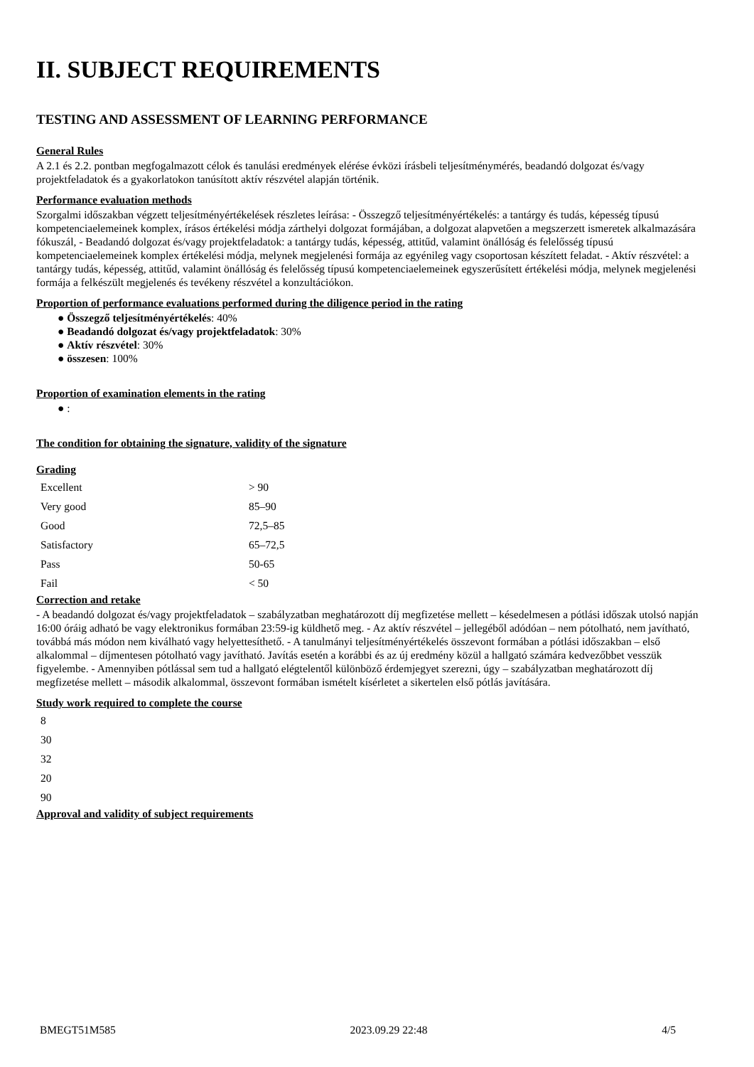II. SUBJECT REQUIREMENTS
TESTING AND ASSESSMENT OF LEARNING PERFORMANCE
General Rules
A 2.1 és 2.2. pontban megfogalmazott célok és tanulási eredmények elérése évközi írásbeli teljesítménymérés, beadandó dolgozat és/vagy projektfeladatok és a gyakorlatokon tanúsított aktív részvétel alapján történik.
Performance evaluation methods
Szorgalmi időszakban végzett teljesítményértékelések részletes leírása: - Összegző teljesítményértékelés: a tantárgy és tudás, képesség típusú kompetenciaelemeinek komplex, írásos értékelési módja zárthelyi dolgozat formájában, a dolgozat alapvetően a megszerzett ismeretek alkalmazására fókuszál, - Beadandó dolgozat és/vagy projektfeladatok: a tantárgy tudás, képesség, attitűd, valamint önállóság és felelősség típusú kompetenciaelemeinek komplex értékelési módja, melynek megjelenési formája az egyénileg vagy csoportosan készített feladat. - Aktív részvétel: a tantárgy tudás, képesség, attitűd, valamint önállóság és felelősség típusú kompetenciaelemeinek egyszerűsített értékelési módja, melynek megjelenési formája a felkészült megjelenés és tevékeny részvétel a konzultációkon.
Proportion of performance evaluations performed during the diligence period in the rating
● Összegző teljesítményértékelés: 40%
● Beadandó dolgozat és/vagy projektfeladatok: 30%
● Aktív részvétel: 30%
● összesen: 100%
Proportion of examination elements in the rating
● :
The condition for obtaining the signature, validity of the signature
Grading
| Excellent | > 90 |
| Very good | 85–90 |
| Good | 72,5–85 |
| Satisfactory | 65–72,5 |
| Pass | 50-65 |
| Fail | < 50 |
Correction and retake
- A beadandó dolgozat és/vagy projektfeladatok – szabályzatban meghatározott díj megfizetése mellett – késedelmesen a pótlási időszak utolsó napján 16:00 óráig adható be vagy elektronikus formában 23:59-ig küldhető meg. - Az aktív részvétel – jellegéből adódóan – nem pótolható, nem javítható, továbbá más módon nem kiválható vagy helyettesíthető. - A tanulmányi teljesítményértékelés összevont formában a pótlási időszakban – első alkalommal – díjmentesen pótolható vagy javítható. Javítás esetén a korábbi és az új eredmény közül a hallgató számára kedvezőbbet vesszük figyelembe. - Amennyiben pótlással sem tud a hallgató elégtelentől különböző érdemjegyet szerezni, úgy – szabályzatban meghatározott díj megfizetése mellett – második alkalommal, összevont formában ismételt kísérletet a sikertelen első pótlás javítására.
Study work required to complete the course
| 8 |
| 30 |
| 32 |
| 20 |
| 90 |
Approval and validity of subject requirements
BMEGT51M585 2023.09.29 22:48 4/5